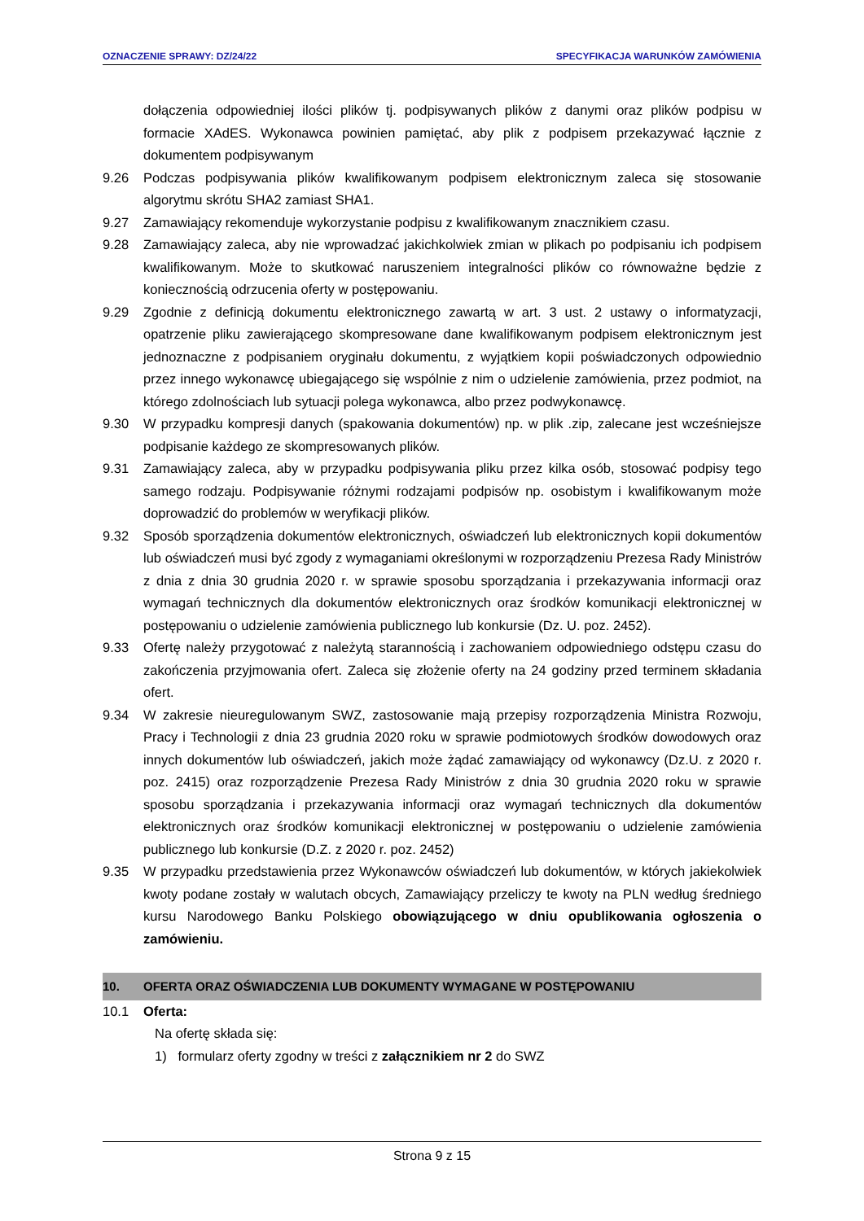OZNACZENIE SPRAWY: DZ/24/22 SPECYFIKACJA WARUNKÓW ZAMÓWIENIA
dołączenia odpowiedniej ilości plików tj. podpisywanych plików z danymi oraz plików podpisu w formacie XAdES. Wykonawca powinien pamiętać, aby plik z podpisem przekazywać łącznie z dokumentem podpisywanym
9.26 Podczas podpisywania plików kwalifikowanym podpisem elektronicznym zaleca się stosowanie algorytmu skrótu SHA2 zamiast SHA1.
9.27 Zamawiający rekomenduje wykorzystanie podpisu z kwalifikowanym znacznikiem czasu.
9.28 Zamawiający zaleca, aby nie wprowadzać jakichkolwiek zmian w plikach po podpisaniu ich podpisem kwalifikowanym. Może to skutkować naruszeniem integralności plików co równoważne będzie z koniecznością odrzucenia oferty w postępowaniu.
9.29 Zgodnie z definicją dokumentu elektronicznego zawartą w art. 3 ust. 2 ustawy o informatyzacji, opatrzenie pliku zawierającego skompresowane dane kwalifikowanym podpisem elektronicznym jest jednoznaczne z podpisaniem oryginału dokumentu, z wyjątkiem kopii poświadczonych odpowiednio przez innego wykonawcę ubiegającego się wspólnie z nim o udzielenie zamówienia, przez podmiot, na którego zdolnościach lub sytuacji polega wykonawca, albo przez podwykonawcę.
9.30 W przypadku kompresji danych (spakowania dokumentów) np. w plik .zip, zalecane jest wcześniejsze podpisanie każdego ze skompresowanych plików.
9.31 Zamawiający zaleca, aby w przypadku podpisywania pliku przez kilka osób, stosować podpisy tego samego rodzaju. Podpisywanie różnymi rodzajami podpisów np. osobistym i kwalifikowanym może doprowadzić do problemów w weryfikacji plików.
9.32 Sposób sporządzenia dokumentów elektronicznych, oświadczeń lub elektronicznych kopii dokumentów lub oświadczeń musi być zgody z wymaganiami określonymi w rozporządzeniu Prezesa Rady Ministrów z dnia z dnia 30 grudnia 2020 r. w sprawie sposobu sporządzania i przekazywania informacji oraz wymagań technicznych dla dokumentów elektronicznych oraz środków komunikacji elektronicznej w postępowaniu o udzielenie zamówienia publicznego lub konkursie (Dz. U. poz. 2452).
9.33 Ofertę należy przygotować z należytą starannością i zachowaniem odpowiedniego odstępu czasu do zakończenia przyjmowania ofert. Zaleca się złożenie oferty na 24 godziny przed terminem składania ofert.
9.34 W zakresie nieuregulowanym SWZ, zastosowanie mają przepisy rozporządzenia Ministra Rozwoju, Pracy i Technologii z dnia 23 grudnia 2020 roku w sprawie podmiotowych środków dowodowych oraz innych dokumentów lub oświadczeń, jakich może żądać zamawiający od wykonawcy (Dz.U. z 2020 r. poz. 2415) oraz rozporządzenie Prezesa Rady Ministrów z dnia 30 grudnia 2020 roku w sprawie sposobu sporządzania i przekazywania informacji oraz wymagań technicznych dla dokumentów elektronicznych oraz środków komunikacji elektronicznej w postępowaniu o udzielenie zamówienia publicznego lub konkursie (D.Z. z 2020 r. poz. 2452)
9.35 W przypadku przedstawienia przez Wykonawców oświadczeń lub dokumentów, w których jakiekolwiek kwoty podane zostały w walutach obcych, Zamawiający przeliczy te kwoty na PLN według średniego kursu Narodowego Banku Polskiego obowiązującego w dniu opublikowania ogłoszenia o zamówieniu.
10. OFERTA ORAZ OŚWIADCZENIA LUB DOKUMENTY WYMAGANE W POSTĘPOWANIU
10.1 Oferta:
Na ofertę składa się:
1) formularz oferty zgodny w treści z załącznikiem nr 2 do SWZ
Strona 9 z 15